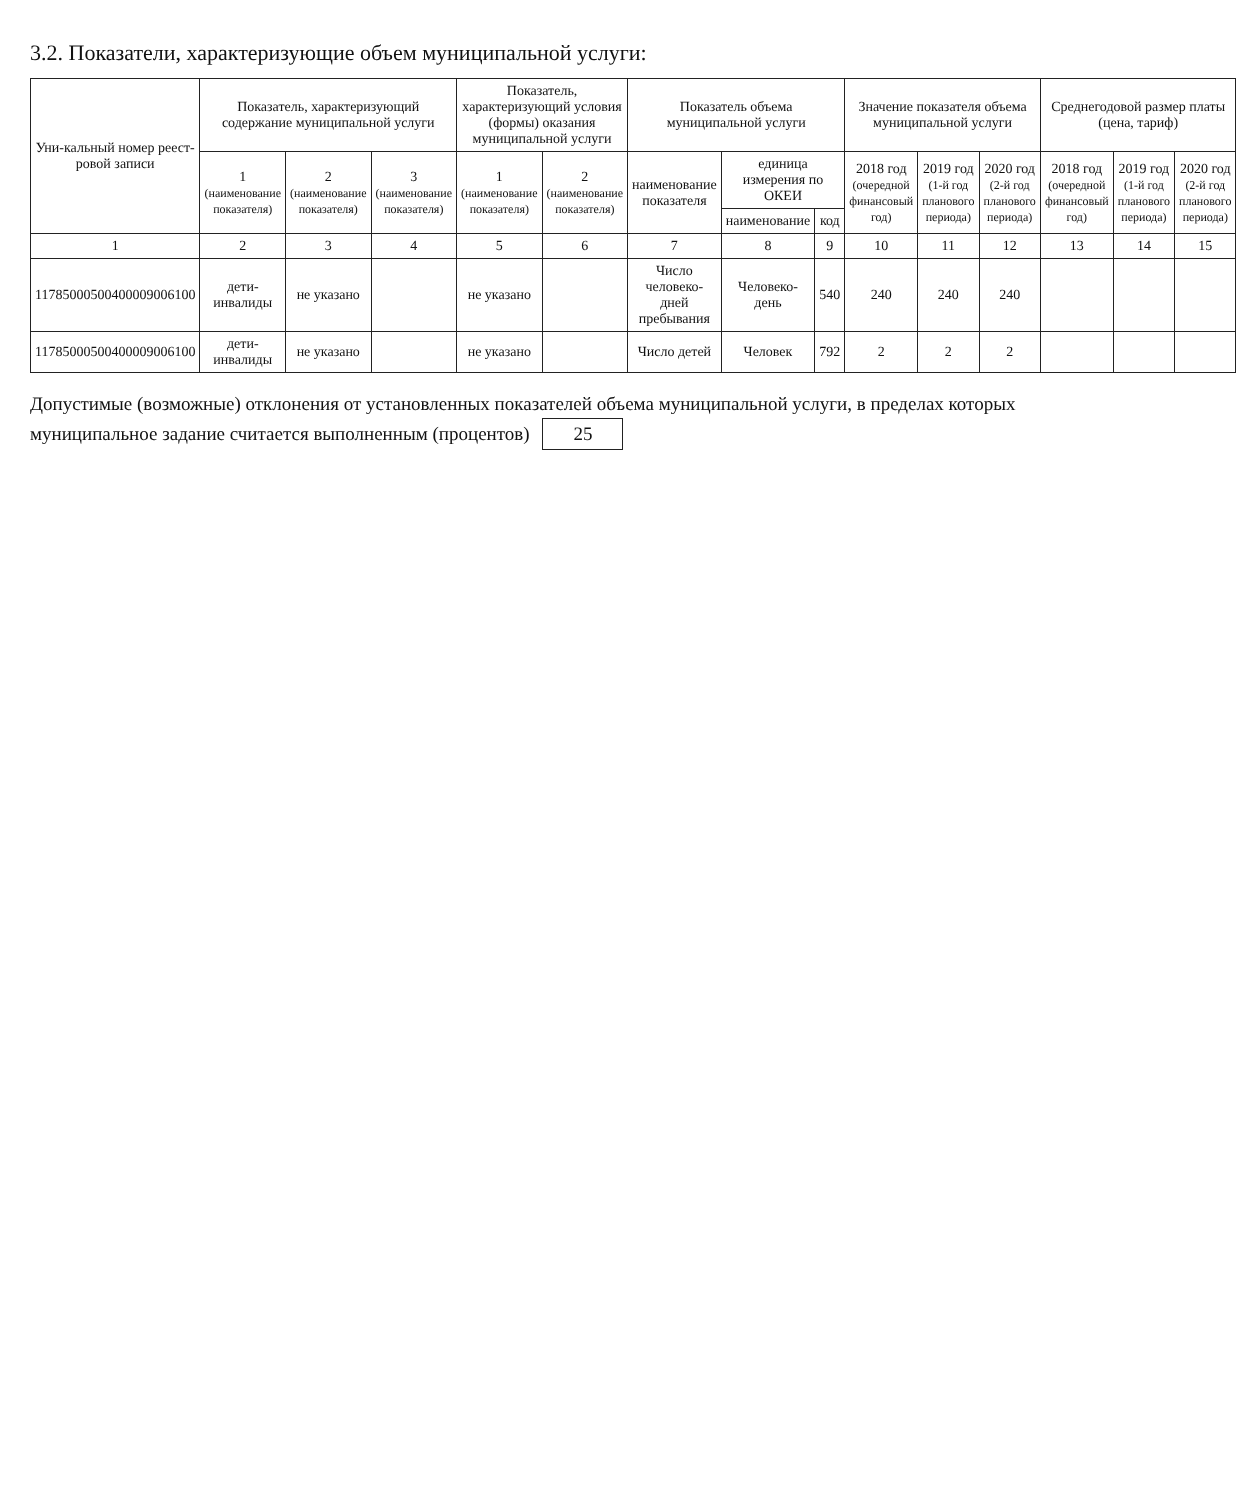3.2. Показатели, характеризующие объем муниципальной услуги:
| Уни-кальный номер реест-ровой записи | Показатель, характеризующий содержание муниципальной услуги | | | Показатель, характеризующий условия (формы) оказания муниципальной услуги | | Показатель объема муниципальной услуги | | | Значение показателя объема муниципальной услуги | | | Среднегодовой размер платы (цена, тариф) | | |
| --- | --- | --- | --- | --- | --- | --- | --- | --- | --- | --- | --- | --- | --- | --- |
| | 1 (наименование показателя) | 2 (наименование показателя) | 3 (наименование показателя) | 1 (наименование показателя) | 2 (наименование показателя) | наименование показателя | единица измерения по ОКЕИ | | 2018 год (очередной финансовый год) | 2019 год (1-й год планового периода) | 2020 год (2-й год планового периода) | 2018 год (очередной финансовый год) | 2019 год (1-й год планового периода) | 2020 год (2-й год планового периода) |
| | | | | | | | наименование | код | | | | | | |
| 1 | 2 | 3 | 4 | 5 | 6 | 7 | 8 | 9 | 10 | 11 | 12 | 13 | 14 | 15 |
| 11785000500400009006100 | дети-инвалиды | не указано | | не указано | | Число человеко-дней пребывания | Человеко-день | 540 | 240 | 240 | 240 | | | |
| 11785000500400009006100 | дети-инвалиды | не указано | | не указано | | Число детей | Человек | 792 | 2 | 2 | 2 | | | |
Допустимые (возможные) отклонения от установленных показателей объема муниципальной услуги, в пределах которых муниципальное задание считается выполненным (процентов) 25